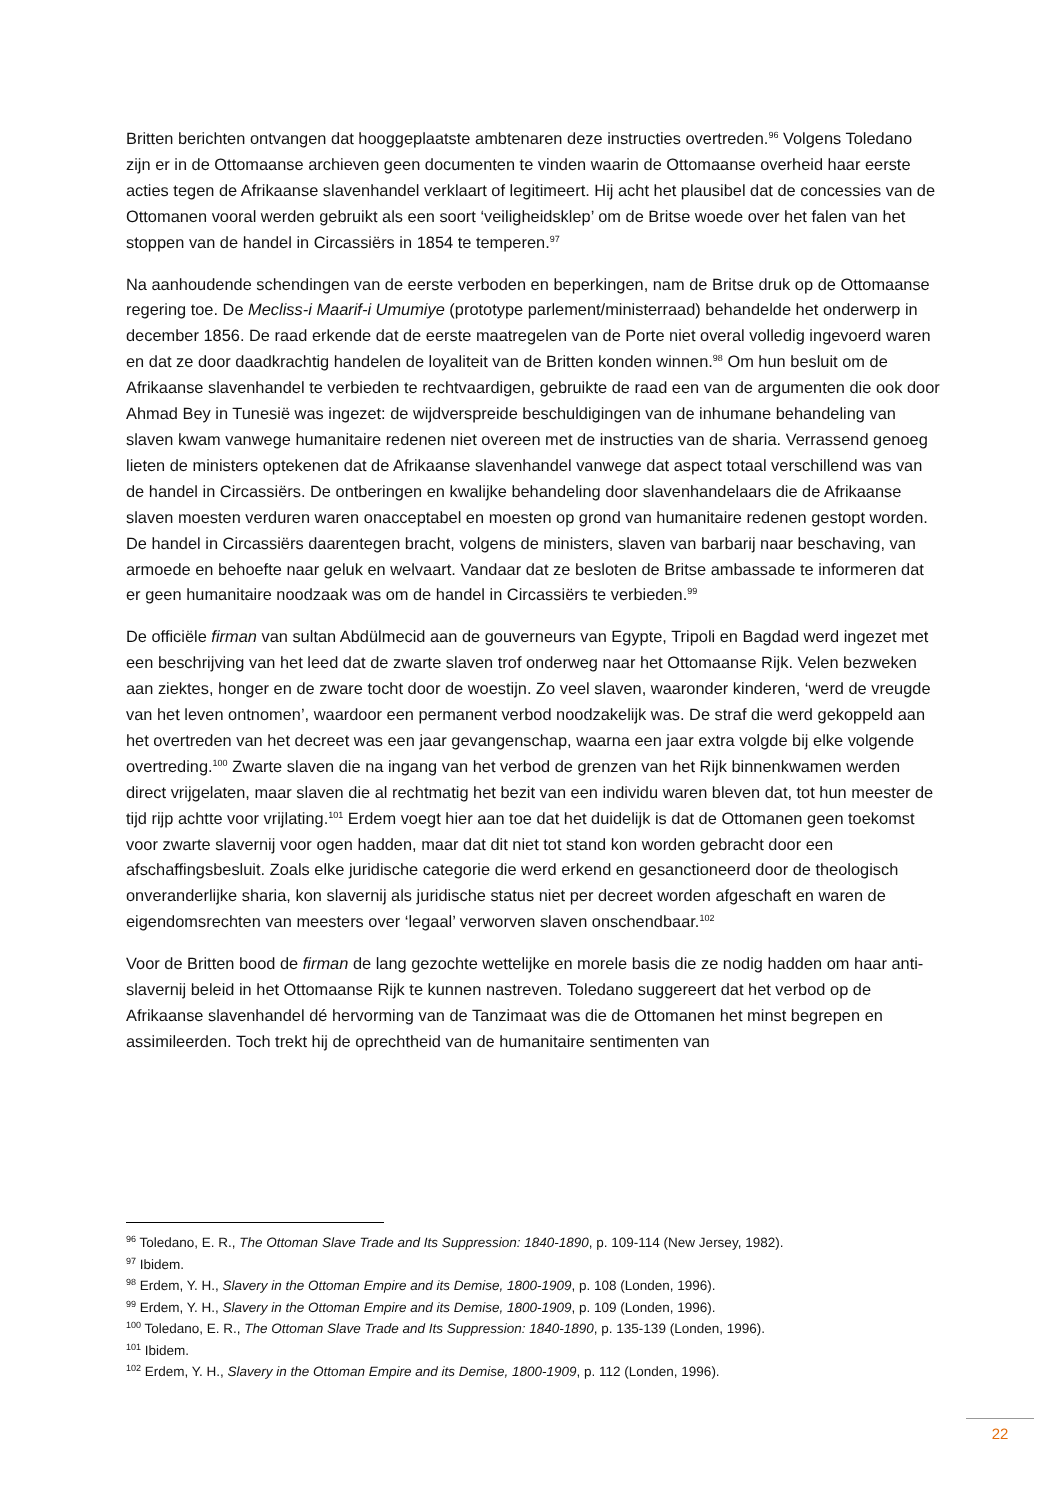Britten berichten ontvangen dat hooggeplaatste ambtenaren deze instructies overtreden.<sup>96</sup> Volgens Toledano zijn er in de Ottomaanse archieven geen documenten te vinden waarin de Ottomaanse overheid haar eerste acties tegen de Afrikaanse slavenhandel verklaart of legitimeert. Hij acht het plausibel dat de concessies van de Ottomanen vooral werden gebruikt als een soort ‘veiligheidsklep’ om de Britse woede over het falen van het stoppen van de handel in Circassiërs in 1854 te temperen.<sup>97</sup>
Na aanhoudende schendingen van de eerste verboden en beperkingen, nam de Britse druk op de Ottomaanse regering toe. De Mecliss-i Maarif-i Umumiye (prototype parlement/ministerraad) behandelde het onderwerp in december 1856. De raad erkende dat de eerste maatregelen van de Porte niet overal volledig ingevoerd waren en dat ze door daadkrachtig handelen de loyaliteit van de Britten konden winnen.<sup>98</sup> Om hun besluit om de Afrikaanse slavenhandel te verbieden te rechtvaardigen, gebruikte de raad een van de argumenten die ook door Ahmad Bey in Tunesië was ingezet: de wijdverspreide beschuldigingen van de inhumane behandeling van slaven kwam vanwege humanitaire redenen niet overeen met de instructies van de sharia. Verrassend genoeg lieten de ministers optekenen dat de Afrikaanse slavenhandel vanwege dat aspect totaal verschillend was van de handel in Circassiërs. De ontberingen en kwalijke behandeling door slavenhandelaars die de Afrikaanse slaven moesten verduren waren onacceptabel en moesten op grond van humanitaire redenen gestopt worden. De handel in Circassiërs daarentegen bracht, volgens de ministers, slaven van barbarij naar beschaving, van armoede en behoefte naar geluk en welvaart. Vandaar dat ze besloten de Britse ambassade te informeren dat er geen humanitaire noodzaak was om de handel in Circassiërs te verbieden.<sup>99</sup>
De officiële firman van sultan Abdülmecid aan de gouverneurs van Egypte, Tripoli en Bagdad werd ingezet met een beschrijving van het leed dat de zwarte slaven trof onderweg naar het Ottomaanse Rijk. Velen bezweken aan ziektes, honger en de zware tocht door de woestijn. Zo veel slaven, waaronder kinderen, ‘werd de vreugde van het leven ontnomen’, waardoor een permanent verbod noodzakelijk was. De straf die werd gekoppeld aan het overtreden van het decreet was een jaar gevangenschap, waarna een jaar extra volgde bij elke volgende overtreding.<sup>100</sup> Zwarte slaven die na ingang van het verbod de grenzen van het Rijk binnenkwamen werden direct vrijgelaten, maar slaven die al rechtmatig het bezit van een individu waren bleven dat, tot hun meester de tijd rijp achtte voor vrijlating.<sup>101</sup> Erdem voegt hier aan toe dat het duidelijk is dat de Ottomanen geen toekomst voor zwarte slavernij voor ogen hadden, maar dat dit niet tot stand kon worden gebracht door een afschaffingsbesluit. Zoals elke juridische categorie die werd erkend en gesanctioneerd door de theologisch onveranderlijke sharia, kon slavernij als juridische status niet per decreet worden afgeschaft en waren de eigendomsrechten van meesters over ‘legaal’ verworven slaven onschendbaar.<sup>102</sup>
Voor de Britten bood de firman de lang gezochte wettelijke en morele basis die ze nodig hadden om haar anti-slavernij beleid in het Ottomaanse Rijk te kunnen nastreven. Toledano suggereert dat het verbod op de Afrikaanse slavenhandel dé hervorming van de Tanzimaat was die de Ottomanen het minst begrepen en assimileerden. Toch trekt hij de oprechtheid van de humanitaire sentimenten van
<sup>96</sup> Toledano, E. R., The Ottoman Slave Trade and Its Suppression: 1840-1890, p. 109-114 (New Jersey, 1982).
<sup>97</sup> Ibidem.
<sup>98</sup> Erdem, Y. H., Slavery in the Ottoman Empire and its Demise, 1800-1909, p. 108 (Londen, 1996).
<sup>99</sup> Erdem, Y. H., Slavery in the Ottoman Empire and its Demise, 1800-1909, p. 109 (Londen, 1996).
<sup>100</sup> Toledano, E. R., The Ottoman Slave Trade and Its Suppression: 1840-1890, p. 135-139 (Londen, 1996).
<sup>101</sup> Ibidem.
<sup>102</sup> Erdem, Y. H., Slavery in the Ottoman Empire and its Demise, 1800-1909, p. 112 (Londen, 1996).
22